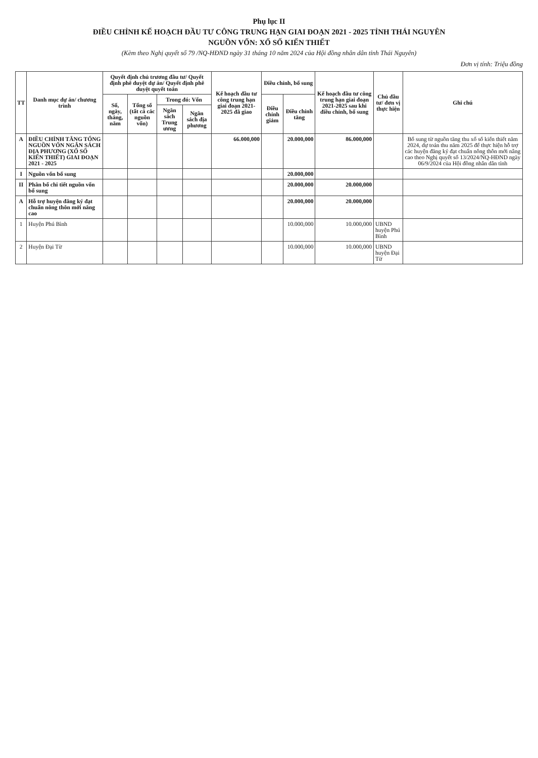Phụ lục II
ĐIỀU CHỈNH KẾ HOẠCH ĐẦU TƯ CÔNG TRUNG HẠN GIAI ĐOẠN 2021 - 2025 TỈNH THÁI NGUYÊN
NGUỒN VỐN: XỔ SỐ KIẾN THIẾT
(Kèm theo Nghị quyết số 79 /NQ-HĐND ngày 31 tháng 10 năm 2024 của Hội đồng nhân dân tỉnh Thái Nguyên)
Đơn vị tính: Triệu đồng
| TT | Danh mục dự án/ chương trình | Quyết định chủ trương đầu tư/ Quyết định phê duyệt dự án/ Quyết định phê duyệt quyết toán | | | | Kế hoạch đầu tư công trung hạn giai đoạn 2021-2025 đã giao | Điều chỉnh, bổ sung | | Kế hoạch đầu tư công trung hạn giai đoạn 2021-2025 sau khi điều chỉnh, bổ sung | Chủ đầu tư/ đơn vị thực hiện | Ghi chú |
| --- | --- | --- | --- | --- | --- | --- | --- | --- | --- | --- | --- |
| | | Số, ngày, tháng, năm | Tổng số (tất cả các nguồn vốn) | Trong đó: Vốn | | | Điều chỉnh giảm | Điều chỉnh tăng | | | |
| | | | | Ngân sách Trung ương | Ngân sách địa phương | | | | | | |
| A | ĐIỀU CHỈNH TĂNG TỔNG NGUỒN VỐN NGÂN SÁCH ĐỊA PHƯƠNG (XỔ SỐ KIẾN THIẾT) GIAI ĐOẠN 2021 - 2025 | | | | | 66.000,000 | | 20.000,000 | 86.000,000 | | Bổ sung từ nguồn tăng thu xổ số kiến thiết năm 2024, dự toán thu năm 2025 để thực hiện hỗ trợ các huyện đăng ký đạt chuẩn nông thôn mới nâng cao theo Nghị quyết số 13/2024/NQ-HĐND ngày 06/9/2024 của Hội đồng nhân dân tỉnh |
| I | Nguồn vốn bổ sung | | | | | | | 20.000,000 | | | |
| II | Phân bổ chi tiết nguồn vốn bổ sung | | | | | | | 20.000,000 | 20.000,000 | | |
| A | Hỗ trợ huyện đăng ký đạt chuẩn nông thôn mới nâng cao | | | | | | | 20.000,000 | 20.000,000 | | |
| 1 | Huyện Phú Bình | | | | | | | 10.000,000 | 10.000,000 | UBND huyện Phú Bình | |
| 2 | Huyện Đại Từ | | | | | | | 10.000,000 | 10.000,000 | UBND huyện Đại Từ | |